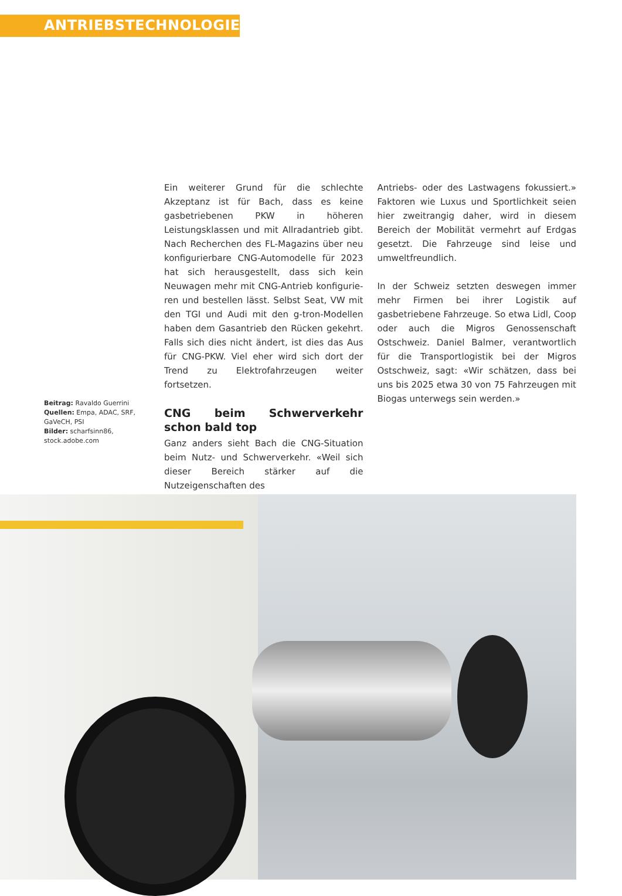ANTRIEBSTECHNOLOGIEN
Beitrag: Ravaldo Guerrini
Quellen: Empa, ADAC, SRF, GaVeCH, PSI
Bilder: scharfsinn86, stock.adobe.com
Ein weiterer Grund für die schlechte Akzeptanz ist für Bach, dass es keine gasbetriebenen PKW in höheren Leistungsklassen und mit Allrad­antrieb gibt. Nach Recherchen des FL-Magazins über neu konfigurierbare CNG-Automodelle für 2023 hat sich herausgestellt, dass sich kein Neuwagen mehr mit CNG-Antrieb konfigurie­ren und bestellen lässt. Selbst Seat, VW mit den TGI und Audi mit den g-tron-Modellen haben dem Gasantrieb den Rücken gekehrt. Falls sich dies nicht ändert, ist dies das Aus für CNG-PKW. Viel eher wird sich dort der Trend zu Elektro­fahrzeugen weiter fortsetzen.
CNG beim Schwerverkehr schon bald top
Ganz anders sieht Bach die CNG-Situation beim Nutz- und Schwerverkehr. «Weil sich dieser Be­reich stärker auf die Nutzeigenschaften des
Antriebs- oder des Lastwagens fokussiert.» Faktoren wie Luxus und Sportlichkeit seien hier zweitrangig daher, wird in diesem Bereich der Mobilität vermehrt auf Erdgas gesetzt. Die Fahrzeuge sind leise und umweltfreundlich.
In der Schweiz setzten deswegen immer mehr Firmen bei ihrer Logistik auf gasbetriebene Fahrzeuge. So etwa Lidl, Coop oder auch die Migros Genossenschaft Ostschweiz. Daniel Balmer, verantwortlich für die Transportlogistik bei der Migros Ostschweiz, sagt: «Wir schätzen, dass bei uns bis 2025 etwa 30 von 75 Fahrzeu­gen mit Biogas unterwegs sein werden.»